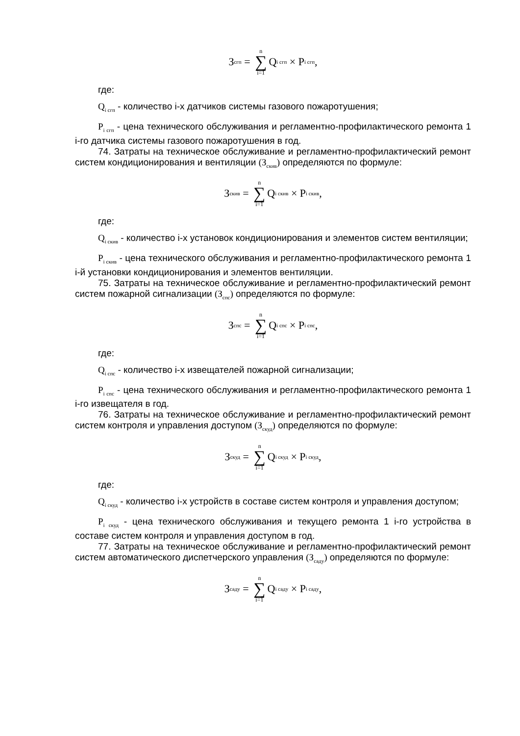З<sub>сгп</sub> = n ∑ i=1 Q<sub>i сгп</sub> × P<sub>i сгп</sub>,
где:
Q<sub>i сгп</sub> - количество i-х датчиков системы газового пожаротушения;
P<sub>i сгп</sub> - цена технического обслуживания и регламентно-профилактического ремонта 1 i-го датчика системы газового пожаротушения в год.
74. Затраты на техническое обслуживание и регламентно-профилактический ремонт систем кондиционирования и вентиляции (З<sub>скив</sub>) определяются по формуле:
З<sub>скив</sub> = n ∑ i=1 Q<sub>i скив</sub> × P<sub>i скив</sub>,
где:
Q<sub>i скив</sub> - количество i-х установок кондиционирования и элементов систем вентиляции;
P<sub>i скив</sub> - цена технического обслуживания и регламентно-профилактического ремонта 1 i-й установки кондиционирования и элементов вентиляции.
75. Затраты на техническое обслуживание и регламентно-профилактический ремонт систем пожарной сигнализации (З<sub>спс</sub>) определяются по формуле:
З<sub>спс</sub> = n ∑ i=1 Q<sub>i спс</sub> × P<sub>i спс</sub>,
где:
Q<sub>i спс</sub> - количество i-х извещателей пожарной сигнализации;
P<sub>i спс</sub> - цена технического обслуживания и регламентно-профилактического ремонта 1 i-го извещателя в год.
76. Затраты на техническое обслуживание и регламентно-профилактический ремонт систем контроля и управления доступом (З<sub>скуд</sub>) определяются по формуле:
З<sub>скуд</sub> = n ∑ i=1 Q<sub>i скуд</sub> × P<sub>i скуд</sub>,
где:
Q<sub>i скуд</sub> - количество i-х устройств в составе систем контроля и управления доступом;
P<sub>i скуд</sub> - цена технического обслуживания и текущего ремонта 1 i-го устройства в составе систем контроля и управления доступом в год.
77. Затраты на техническое обслуживание и регламентно-профилактический ремонт систем автоматического диспетчерского управления (З<sub>саду</sub>) определяются по формуле:
З<sub>саду</sub> = n ∑ i=1 Q<sub>i саду</sub> × P<sub>i саду</sub>,